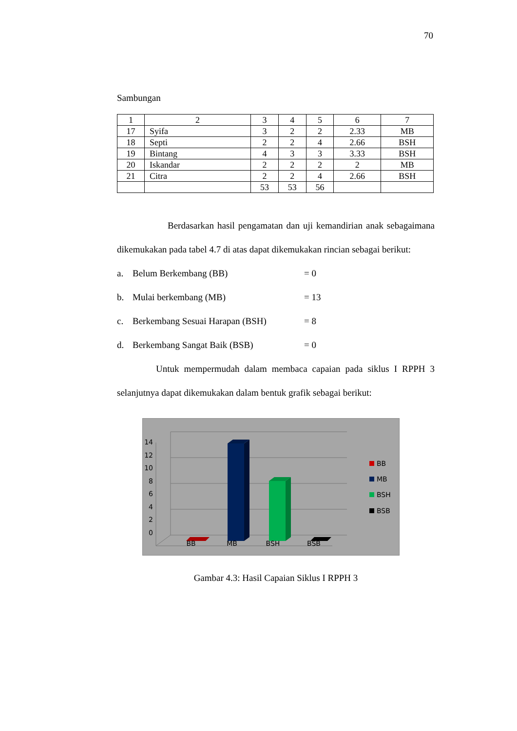70
Sambungan
| 1 | 2 | 3 | 4 | 5 | 6 | 7 |
| 17 | Syifa | 3 | 2 | 2 | 2.33 | MB |
| 18 | Septi | 2 | 2 | 4 | 2.66 | BSH |
| 19 | Bintang | 4 | 3 | 3 | 3.33 | BSH |
| 20 | Iskandar | 2 | 2 | 2 | 2 | MB |
| 21 | Citra | 2 | 2 | 4 | 2.66 | BSH |
| | | 53 | 53 | 56 | | |
Berdasarkan hasil pengamatan dan uji kemandirian anak sebagaimana dikemukakan pada tabel 4.7 di atas dapat dikemukakan rincian sebagai berikut:
a. Belum Berkembang (BB) = 0
b. Mulai berkembang (MB) = 13
c. Berkembang Sesuai Harapan (BSH) = 8
d. Berkembang Sangat Baik (BSB) = 0
Untuk mempermudah dalam membaca capaian pada siklus I RPPH 3 selanjutnya dapat dikemukakan dalam bentuk grafik sebagai berikut:
14
12
10
8
6
4
2
0
BB
MB
BSH
BSB
BB
MB
BSH
BSB
Gambar 4.3: Hasil Capaian Siklus I RPPH 3